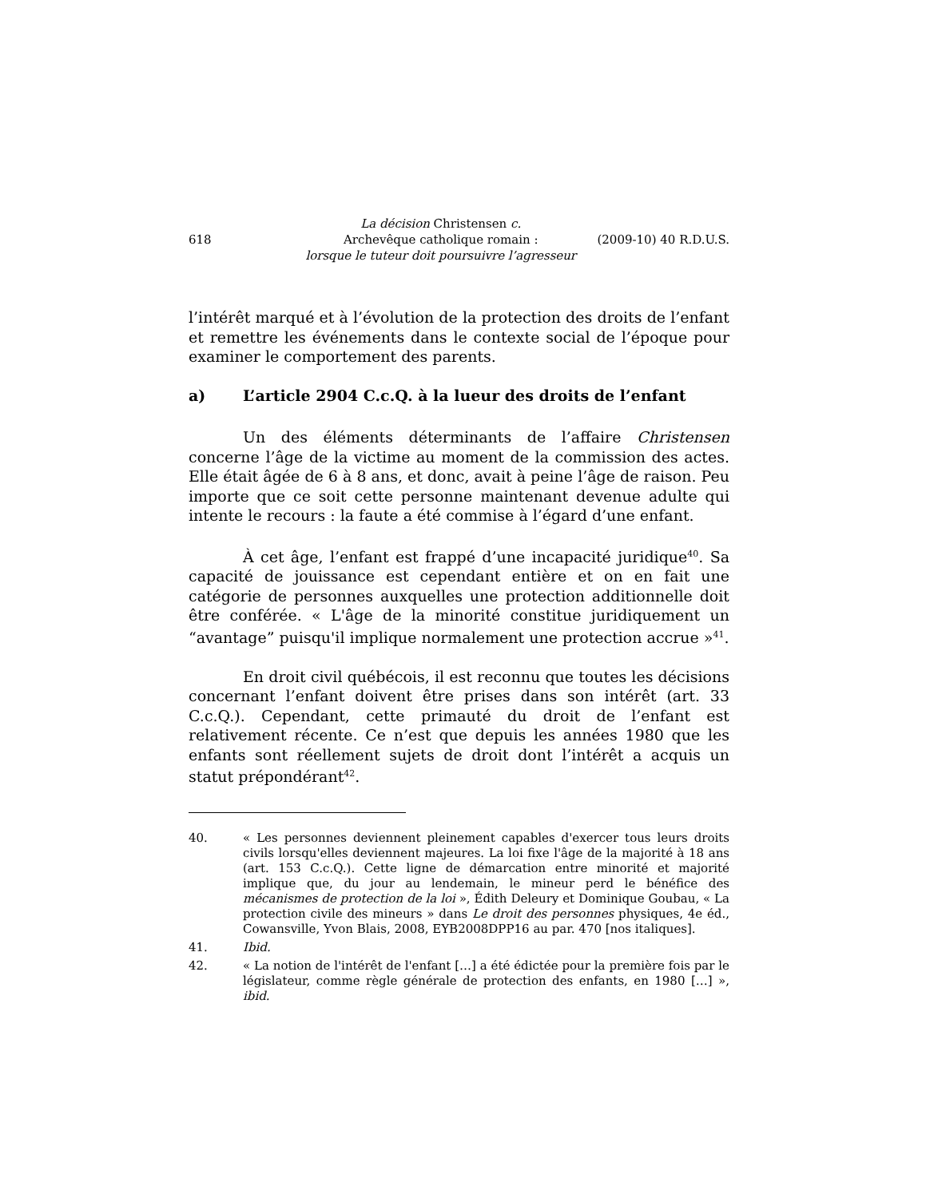618
La décision Christensen c.
Archevêque catholique romain :
lorsque le tuteur doit poursuivre l’agresseur
(2009-10) 40 R.D.U.S.
l’intérêt marqué et à l’évolution de la protection des droits de l’enfant et remettre les événements dans le contexte social de l’époque pour examiner le comportement des parents.
a) L’article 2904 C.c.Q. à la lueur des droits de l’enfant
Un des éléments déterminants de l’affaire Christensen concerne l’âge de la victime au moment de la commission des actes. Elle était âgée de 6 à 8 ans, et donc, avait à peine l’âge de raison. Peu importe que ce soit cette personne maintenant devenue adulte qui intente le recours : la faute a été commise à l’égard d’une enfant.
À cet âge, l’enfant est frappé d’une incapacité juridique<sup>40</sup>. Sa capacité de jouissance est cependant entière et on en fait une catégorie de personnes auxquelles une protection additionnelle doit être conférée. « L'âge de la minorité constitue juridiquement un “avantage” puisqu'il implique normalement une protection accrue »<sup>41</sup>.
En droit civil québécois, il est reconnu que toutes les décisions concernant l’enfant doivent être prises dans son intérêt (art. 33 C.c.Q.). Cependant, cette primauté du droit de l’enfant est relativement récente. Ce n’est que depuis les années 1980 que les enfants sont réellement sujets de droit dont l’intérêt a acquis un statut prépondérant<sup>42</sup>.
40. « Les personnes deviennent pleinement capables d'exercer tous leurs droits civils lorsqu'elles deviennent majeures. La loi fixe l'âge de la majorité à 18 ans (art. 153 C.c.Q.). Cette ligne de démarcation entre minorité et majorité implique que, du jour au lendemain, le mineur perd le bénéfice des mécanismes de protection de la loi », Édith Deleury et Dominique Goubau, « La protection civile des mineurs » dans Le droit des personnes physiques, 4e éd., Cowansville, Yvon Blais, 2008, EYB2008DPP16 au par. 470 [nos italiques].
41. Ibid.
42. « La notion de l'intérêt de l'enfant […] a été édictée pour la première fois par le législateur, comme règle générale de protection des enfants, en 1980 […] », ibid.